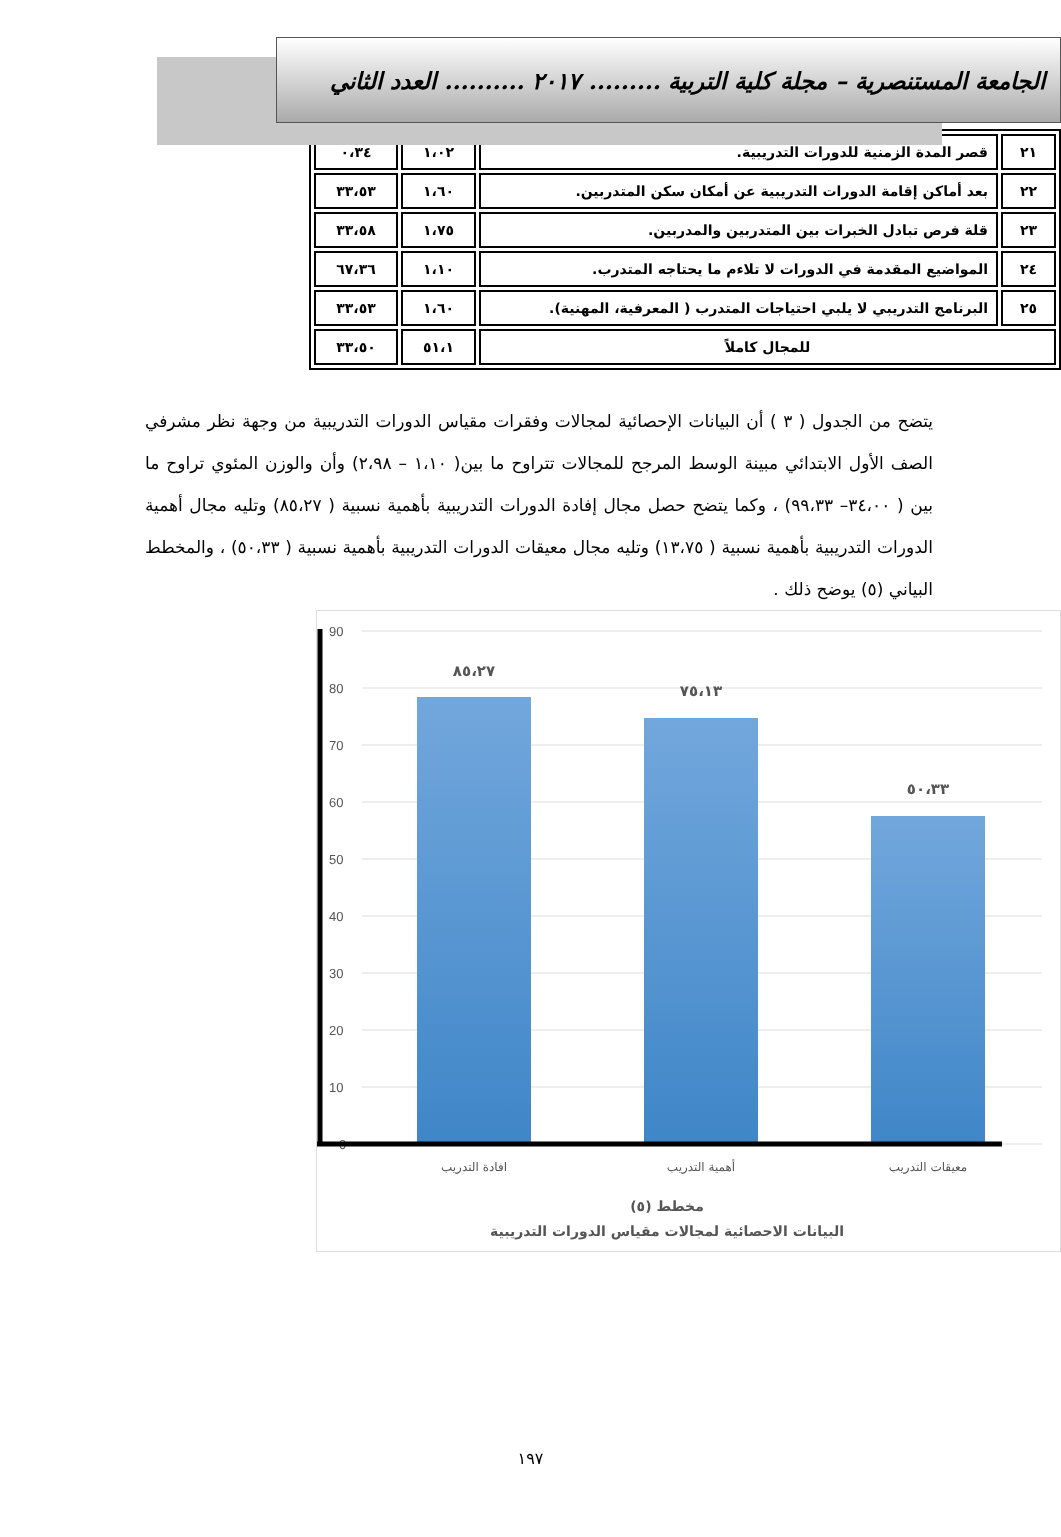الجامعة المستنصرية – مجلة كلية التربية ......... ٢٠١٧ .......... العدد الثاني
| ٢١ | قصر المدة الزمنية للدورات التدريبية. | ١،٠٢ | ٠،٣٤ |
| ٢٢ | بعد أماكن إقامة الدورات التدريبية عن أمكان سكن المتدربين. | ١،٦٠ | ٣٣،٥٣ |
| ٢٣ | قلة فرص تبادل الخبرات بين المتدربين والمدربين. | ١،٧٥ | ٣٣،٥٨ |
| ٢٤ | المواضيع المقدمة في الدورات لا تلاءم ما يحتاجه المتدرب. | ١،١٠ | ٦٧،٣٦ |
| ٢٥ | البرنامج التدريبي لا يلبي احتياجات المتدرب ( المعرفية، المهنية). | ١،٦٠ | ٣٣،٥٣ |
| للمجال كاملاً | | ٥١،١ | ٣٣،٥٠ |
يتضح من الجدول ( ٣ ) أن البيانات الإحصائية لمجالات وفقرات مقياس الدورات التدريبية من وجهة نظر مشرفي الصف الأول الابتدائي مبينة الوسط المرجح للمجالات تتراوح ما بين( ١،١٠ – ٢،٩٨) وأن والوزن المئوي تراوح ما بين ( ٣٤،٠٠– ٩٩،٣٣) ، وكما يتضح حصل مجال إفادة الدورات التدريبية بأهمية نسبية ( ٨٥،٢٧) وتليه مجال أهمية الدورات التدريبية بأهمية نسبية ( ١٣،٧٥) وتليه مجال معيقات الدورات التدريبية بأهمية نسبية ( ٥٠،٣٣) ، والمخطط البياني (٥) يوضح ذلك .
90
80
70
60
50
40
30
20
10
0
٨٥،٢٧
٧٥،١٣
٥٠،٣٣
افادة التدريب
أهمية التدريب
معيقات التدريب
مخطط (٥)
البيانات الاحصائية لمجالات مقياس الدورات التدريبية
١٩٧